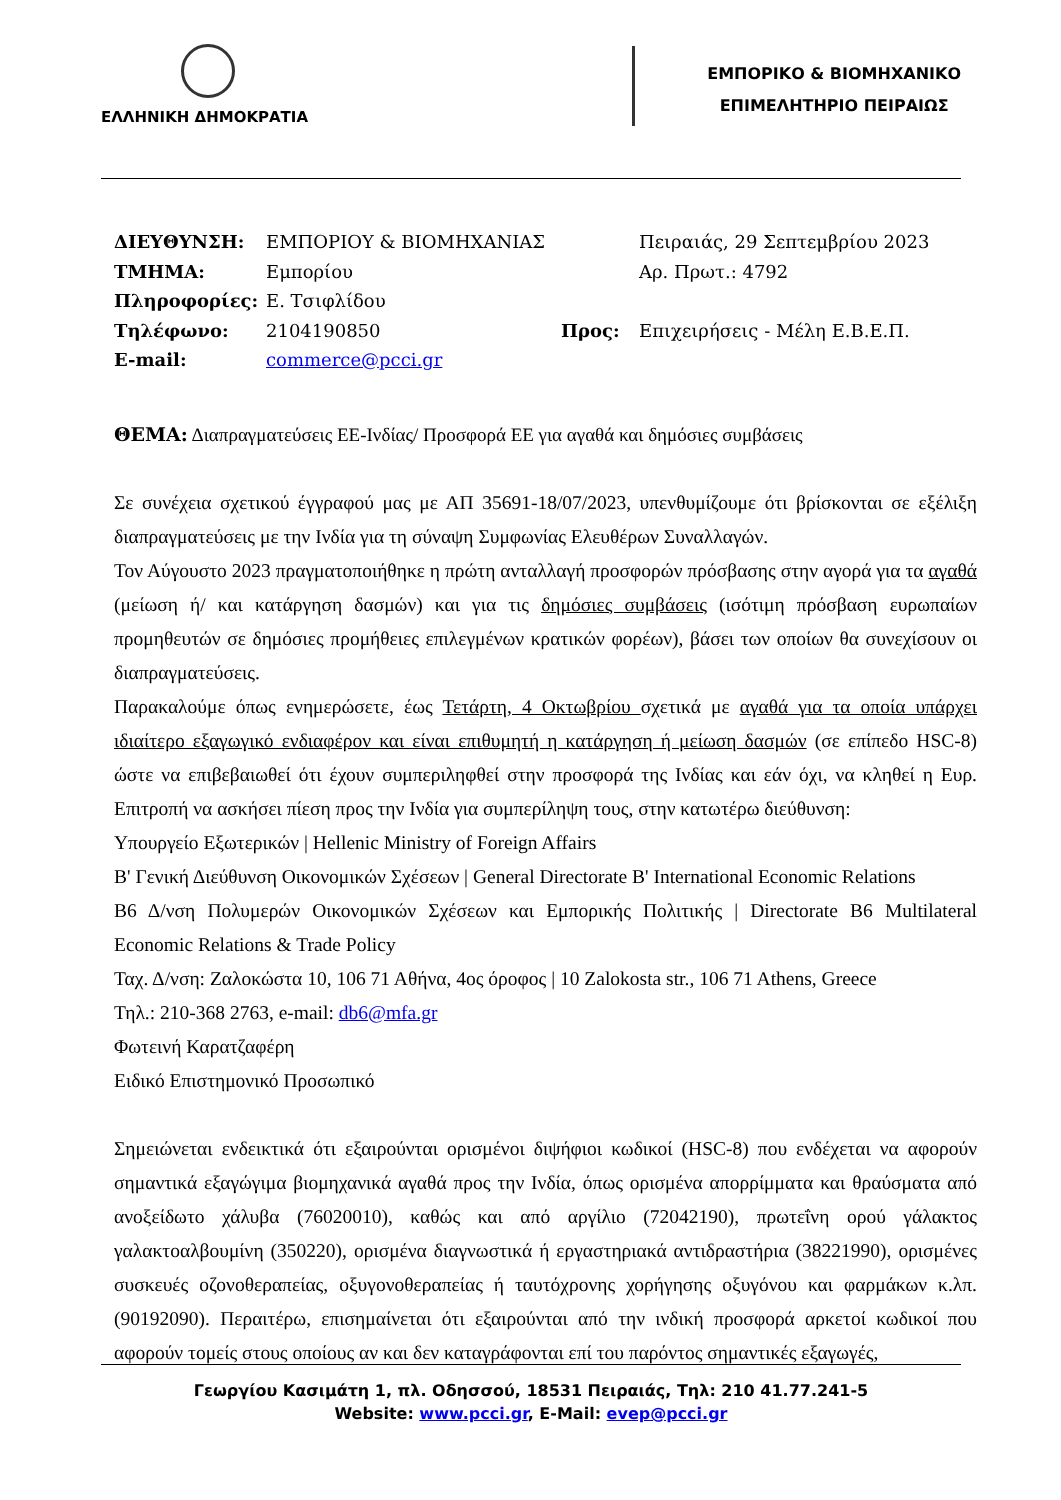ΕΛΛΗΝΙΚΗ ΔΗΜΟΚΡΑΤΙΑ
ΕΜΠΟΡΙΚΟ & ΒΙΟΜΗΧΑΝΙΚΟ
ΕΠΙΜΕΛΗΤΗΡΙΟ ΠΕΙΡΑΙΩΣ
ΔΙΕΥΘΥΝΣΗ:
ΕΜΠΟΡΙΟΥ & ΒΙΟΜΗΧΑΝΙΑΣ
Πειραιάς, 29 Σεπτεμβρίου 2023
ΤΜΗΜΑ:
Εμπορίου
Αρ. Πρωτ.: 4792
Πληροφορίες:
Ε. Τσιφλίδου
Τηλέφωνο:
2104190850
Προς:
Επιχειρήσεις - Μέλη Ε.Β.Ε.Π.
E-mail:
commerce@pcci.gr
ΘΕΜΑ: Διαπραγματεύσεις ΕΕ-Ινδίας/ Προσφορά ΕΕ για αγαθά και δημόσιες συμβάσεις
Σε συνέχεια σχετικού έγγραφού μας με ΑΠ 35691-18/07/2023, υπενθυμίζουμε ότι βρίσκονται σε εξέλιξη διαπραγματεύσεις με την Ινδία για τη σύναψη Συμφωνίας Ελευθέρων Συναλλαγών.
Τον Αύγουστο 2023 πραγματοποιήθηκε η πρώτη ανταλλαγή προσφορών πρόσβασης στην αγορά για τα αγαθά (μείωση ή/ και κατάργηση δασμών) και για τις δημόσιες συμβάσεις (ισότιμη πρόσβαση ευρωπαίων προμηθευτών σε δημόσιες προμήθειες επιλεγμένων κρατικών φορέων), βάσει των οποίων θα συνεχίσουν οι διαπραγματεύσεις.
Παρακαλούμε όπως ενημερώσετε, έως Τετάρτη, 4 Οκτωβρίου σχετικά με αγαθά για τα οποία υπάρχει ιδιαίτερο εξαγωγικό ενδιαφέρον και είναι επιθυμητή η κατάργηση ή μείωση δασμών (σε επίπεδο HSC-8) ώστε να επιβεβαιωθεί ότι έχουν συμπεριληφθεί στην προσφορά της Ινδίας και εάν όχι, να κληθεί η Ευρ. Επιτροπή να ασκήσει πίεση προς την Ινδία για συμπερίληψη τους, στην κατωτέρω διεύθυνση:
Υπουργείο Εξωτερικών | Hellenic Ministry of Foreign Affairs
B' Γενική Διεύθυνση Οικονομικών Σχέσεων | General Directorate B' International Economic Relations
Β6 Δ/νση Πολυμερών Οικονομικών Σχέσεων και Εμπορικής Πολιτικής | Directorate B6 Multilateral Economic Relations & Trade Policy
Ταχ. Δ/νση: Ζαλοκώστα 10, 106 71 Αθήνα, 4ος όροφος | 10 Zalokosta str., 106 71 Athens, Greece
Τηλ.: 210-368 2763, e-mail: db6@mfa.gr
Φωτεινή Καρατζαφέρη
Ειδικό Επιστημονικό Προσωπικό
Σημειώνεται ενδεικτικά ότι εξαιρούνται ορισμένοι διψήφιοι κωδικοί (HSC-8) που ενδέχεται να αφορούν σημαντικά εξαγώγιμα βιομηχανικά αγαθά προς την Ινδία, όπως ορισμένα απορρίμματα και θραύσματα από ανοξείδωτο χάλυβα (76020010), καθώς και από αργίλιο (72042190), πρωτεΐνη ορού γάλακτος γαλακτοαλβουμίνη (350220), ορισμένα διαγνωστικά ή εργαστηριακά αντιδραστήρια (38221990), ορισμένες συσκευές οζονοθεραπείας, οξυγονοθεραπείας ή ταυτόχρονης χορήγησης οξυγόνου και φαρμάκων κ.λπ. (90192090). Περαιτέρω, επισημαίνεται ότι εξαιρούνται από την ινδική προσφορά αρκετοί κωδικοί που αφορούν τομείς στους οποίους αν και δεν καταγράφονται επί του παρόντος σημαντικές εξαγωγές,
Γεωργίου Κασιμάτη 1, πλ. Οδησσού, 18531 Πειραιάς, Τηλ: 210 41.77.241-5
Website: www.pcci.gr, E-Mail: evep@pcci.gr